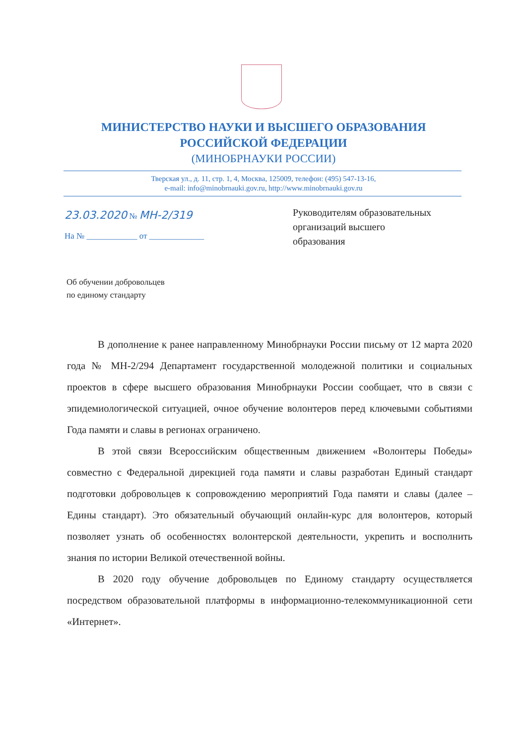МИНИСТЕРСТВО НАУКИ И ВЫСШЕГО ОБРАЗОВАНИЯ
РОССИЙСКОЙ ФЕДЕРАЦИИ
(МИНОБРНАУКИ РОССИИ)
Тверская ул., д. 11, стр. 1, 4, Москва, 125009, телефон: (495) 547-13-16,
e-mail: info@minobrnauki.gov.ru, http://www.minobrnauki.gov.ru
23.03.2020 № МН-2/319
На № ____________ от _____________
Руководителям образовательных
организаций высшего
образования
Об обучении добровольцев
по единому стандарту
В дополнение к ранее направленному Минобрнауки России письму от 12 марта 2020 года № МН-2/294 Департамент государственной молодежной политики и социальных проектов в сфере высшего образования Минобрнауки России сообщает, что в связи с эпидемиологической ситуацией, очное обучение волонтеров перед ключевыми событиями Года памяти и славы в регионах ограничено.
В этой связи Всероссийским общественным движением «Волонтеры Победы» совместно с Федеральной дирекцией года памяти и славы разработан Единый стандарт подготовки добровольцев к сопровождению мероприятий Года памяти и славы (далее – Едины стандарт). Это обязательный обучающий онлайн-курс для волонтеров, который позволяет узнать об особенностях волонтерской деятельности, укрепить и восполнить знания по истории Великой отечественной войны.
В 2020 году обучение добровольцев по Единому стандарту осуществляется посредством образовательной платформы в информационно-телекоммуникационной сети «Интернет».